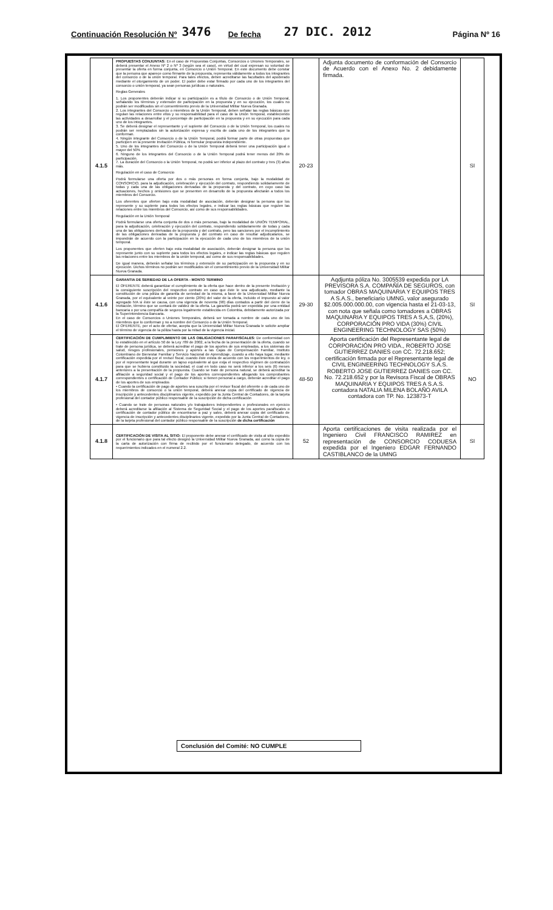Continuación Resolución Nº 3476 De fecha 27 DIC. 2012 Página Nº 16
| 4.1.5 | PROPUESTAS CONJUNTAS: En el caso de Propuestas Conjuntas, Consorcios o Uniones Temporales, se deberá presentar el Anexo Nº 2 o Nº 3 (según sea el caso), en virtud del cual expresan su voluntad de presentar la oferta en forma conjunta, en Consorcio o Unión Temporal. En este documento debe constar que la persona que aparece como firmante de la propuesta, representa válidamente a todos los integrantes del consorcio o de la unión temporal. Para tales efectos, deben acreditarse las facultades del apoderado mediante el otorgamiento de un poder. El poder debe estar firmado por cada uno de los integrantes del consorcio o unión temporal, ya sean personas jurídicas o naturales. Reglas Generales 1. Los proponentes deberán indicar si su participación es a título de Consorcio o de Unión Temporal, señalando los términos y extensión de participación en la propuesta y en su ejecución, los cuales no podrán ser modificados sin el consentimiento previo de la Universidad Militar Nueva Granada. 2. Los integrantes del Consorcio o miembros de la Unión Temporal, deben señalar las reglas básicas que regulan las relaciones entre ellos y su responsabilidad para el caso de la Unión Temporal, estableciendo las actividades a desarrollar y el porcentaje de participación en la propuesta y en su ejecución para cada uno de los integrantes. 3. Se deberá designar el representante y el suplente del Consorcio o de la Unión Temporal, los cuales no podrán ser remplazados sin la autorización expresa y escrita de cada uno de los integrantes que la conforman. 4. Ningún integrante del Consorcio o de la Unión Temporal, podrá formar parte de otras propuestas que participen en la presente Invitación Pública, ni formular propuesta independiente. 5. Uno de los integrantes del Consorcio o de la Unión Temporal deberá tener una participación igual o mayor del 50% 6. Ninguno de los integrantes del Consorcio o de la Unión Temporal podrá tener menos del 20% de participación. 7. La duración del Consorcio o la Unión Temporal, no podrá ser inferior al plazo del contrato y tres (3) años más. Regulación en el caso de Consorcio Podrá formularse una oferta por dos o más personas en forma conjunta, bajo la modalidad de CONSORCIO, para la adjudicación, celebración y ejecución del contrato, respondiendo solidariamente de todas y cada una de las obligaciones derivadas de la propuesta y del contrato, en cuyo caso las actuaciones, hechos y omisiones que se presenten en desarrollo de la propuesta afectarán a todos los miembros del Consorcio. Los oferentes que oferten bajo esta modalidad de asociación, deberán designar la persona que los represente y su suplente para todos los efectos legales, e indicar las reglas básicas que regulen las relaciones entre los miembros del Consorcio, así como de sus responsabilidades. Regulación en la Unión Temporal Podrá formularse una oferta conjunta de dos o más personas, bajo la modalidad de UNIÓN TEMPORAL, para la adjudicación, celebración y ejecución del contrato, respondiendo solidariamente de todas y cada una de las obligaciones derivadas de la propuesta y del contrato, pero las sanciones por el incumplimiento de las obligaciones derivadas de la propuesta y del contrato en caso de resultar adjudicatarios, se impondrán de acuerdo con la participación en la ejecución de cada uno de los miembros de la unión temporal. Los proponentes que oferten bajo esta modalidad de asociación, deberán designar la persona que los represente junto con su suplente para todos los efectos legales, e indicar las reglas básicas que regulen las relaciones entre los miembros de la unión temporal, así como de sus responsabilidades. De igual manera, deberán señalar los términos y extensión de su participación en la propuesta y en su ejecución. Dichos términos no podrán ser modificados sin el consentimiento previo de la Universidad Militar Nueva Granada. | 20-23 | Adjunta documento de conformación del Consorcio de Acuerdo con el Anexo No. 2 debidamente firmada. | SI |
| 4.1.6 | GARANTIA DE SERIEDAD DE LA OFERTA - MONTO TERMINO El OFERENTE deberá garantizar el cumplimiento de la oferta que hace dentro de la presente Invitación y la consiguiente suscripción del respectivo contrato en caso que éste le sea adjudicado, mediante la constitución de una póliza de garantía de seriedad de la misma, a favor de la Universidad Militar Nueva Granada, por el equivalente al veinte por ciento (20%) del valor de la oferta, incluido el impuesto al valor agregado IVA si éste se causa, con una vigencia de noventa (90) días contados a partir del cierre de la Invitación, término que se contará de validez de la oferta. La garantía podrá ser expedida por una entidad bancaria o por una compañía de seguros legalmente establecida en Colombia, debidamente autorizada por la Superintendencia Bancaria. En el caso de Consorcios o Uniones Temporales, deberá ser tomada a nombre de cada uno de los miembros que lo conforman y no a nombre del Consorcio o de la Unión Temporal. El OFERENTE, por el acto de ofertar, acepta que la Universidad Militar Nueva Granada le solicite ampliar el término de vigencia de la póliza hasta por la mitad de la vigencia inicial. | 29-30 | Aqdjunta póliza No. 3005539 expedida por LA PREVISORA S.A. COMPAÑÍA DE SEGUROS, con tomador OBRAS MAQUINARIA Y EQUIPOS TRES A S.A.S., beneficiario UMNG, valor asegurado $2.005.000.000.00, con vigencia hasta el 21-03-13, con nota que señala como tomadores a OBRAS MAQUINARIA Y EQUIPOS TRES A S,A,S, (20%), CORPORACIÓN PRO VIDA (30%) CIVIL ENGINEERING TECHNOLOGY SAS (50%) | SI |
| 4.1.7 | CERTIFICACIÓN DE CUMPLIMIENTO DE LAS OBLIGACIONES PARAFISCALES: De conformidad con lo establecido en el artículo 50 de la Ley 789 de 2002, a la fecha de la presentación de la oferta, cuando se trate de persona jurídica, se deberá acreditar el pago de los aportes de sus empleados, a los sistemas de salud, riesgos profesionales, pensiones y aportes a las Cajas de Compensación Familiar, Instituto Colombiano de Bienestar Familiar y Servicio Nacional de Aprendizaje, cuando a ello haya lugar, mediante certificación expedida por el revisor fiscal, cuando éste exista de acuerdo con los requerimientos de ley, o por el representante legal durante un lapso equivalente al que exija el respectivo régimen de contratación para que se hubiera constituido la sociedad, el cual en todo caso no será inferior a los seis (6) meses anteriores a la presentación de la propuesta. Cuando se trate de persona natural, se deberá acreditar la afiliación a seguridad social y el pago de los aportes correspondientes allegando los comprobantes correspondientes o certificación de Contador Público; si tienen personal a cargo, deberán acreditar el pago de los aportes de sus empleados • Cuando la certificación de pago de aportes sea suscrita por el revisor fiscal del oferente o de cada uno de los miembros de consorcio o la unión temporal, deberá anexar copia del certificado de vigencia de inscripción y antecedentes disciplinarios vigente, expedido por la Junta Central de Contadores, de la tarjeta profesional del contador público responsable de la suscripción de dicha certificación • Cuando se trate de personas naturales y/o trabajadores independientes o profesionales en ejercicio deberá acreditarse la afiliación al Sistema de Seguridad Social y el pago de los aportes parafiscales o certificación de contador público de encontrarse a paz y salvo, deberá anexar copia del certificado de vigencia de inscripción y antecedentes disciplinarios vigente, expedido por la Junta Central de Contadores, de la tarjeta profesional del contador público responsable de la suscripción de dicha certificación | 48-50 | Aporta certificación del Representante legal de CORPORACIÓN PRO VIDA., ROBERTO JOSE GUTIERREZ DANIES con CC. 72.218.652; certificación firmada por el Representante legal de CIVIL ENGINEERING TECHNOLOGY S.A.S. ROBERTO JOSE GUTIERREZ DANIES con CC. No. 72.218.652 y por la Revisora Fiscal de OBRAS MAQUINARIA Y EQUIPOS TRES A S.A.S. contadora NATALIA MILENA BOLAÑO AVILA contadora con TP. No. 123873-T | NO |
| 4.1.8 | CERTIFICACIÓN DE VISITA AL SITIO: El proponente debe anexar el certificado de visita al sitio expedido por el funcionario que para tal efecto designó la Universidad Militar Nueva Granada, así como la copia de la carta de autorización con firma de recibido por el funcionario delegado, de acuerdo con los requerimientos indicados en el numeral 2.2. | 52 | Aporta certificaciones de visita realizada por el Ingeniero Civil FRANCISCO RAMIREZ en representación de CONSORCIO CODUESA expedida por el Ingeniero EDGAR FERNANDO CASTIBLANCO de la UMNG | SI |
Conclusión del Comité: NO CUMPLE